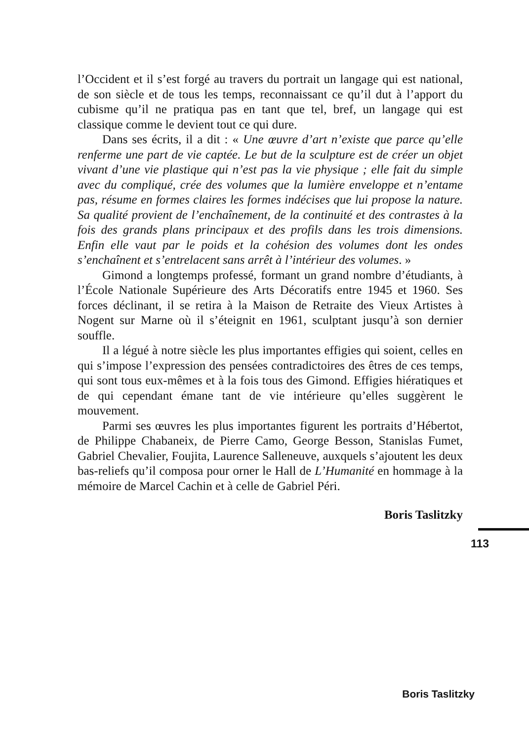l’Occident et il s’est forgé au travers du portrait un langage qui est national, de son siècle et de tous les temps, reconnaissant ce qu’il dut à l’apport du cubisme qu’il ne pratiqua pas en tant que tel, bref, un langage qui est classique comme le devient tout ce qui dure.
Dans ses écrits, il a dit : « Une œuvre d’art n’existe que parce qu’elle renferme une part de vie captée. Le but de la sculpture est de créer un objet vivant d’une vie plastique qui n’est pas la vie physique ; elle fait du simple avec du compliqué, crée des volumes que la lumière enveloppe et n’entame pas, résume en formes claires les formes indécises que lui propose la nature. Sa qualité provient de l’enchaînement, de la continuité et des contrastes à la fois des grands plans principaux et des profils dans les trois dimensions. Enfin elle vaut par le poids et la cohésion des volumes dont les ondes s’enchaînent et s’entrelacent sans arrêt à l’intérieur des volumes. »
Gimond a longtemps professé, formant un grand nombre d’étudiants, à l’École Nationale Supérieure des Arts Décoratifs entre 1945 et 1960. Ses forces déclinant, il se retira à la Maison de Retraite des Vieux Artistes à Nogent sur Marne où il s’éteignit en 1961, sculptant jusqu’à son dernier souffle.
Il a légué à notre siècle les plus importantes effigies qui soient, celles en qui s’impose l’expression des pensées contradictoires des êtres de ces temps, qui sont tous eux-mêmes et à la fois tous des Gimond. Effigies hiératiques et de qui cependant émane tant de vie intérieure qu’elles suggèrent le mouvement.
Parmi ses œuvres les plus importantes figurent les portraits d’Hébertot, de Philippe Chabaneix, de Pierre Camo, George Besson, Stanislas Fumet, Gabriel Chevalier, Foujita, Laurence Salleneuve, auxquels s’ajoutent les deux bas-reliefs qu’il composa pour orner le Hall de L’Humanité en hommage à la mémoire de Marcel Cachin et à celle de Gabriel Péri.
Boris Taslitzky
113
Boris Taslitzky